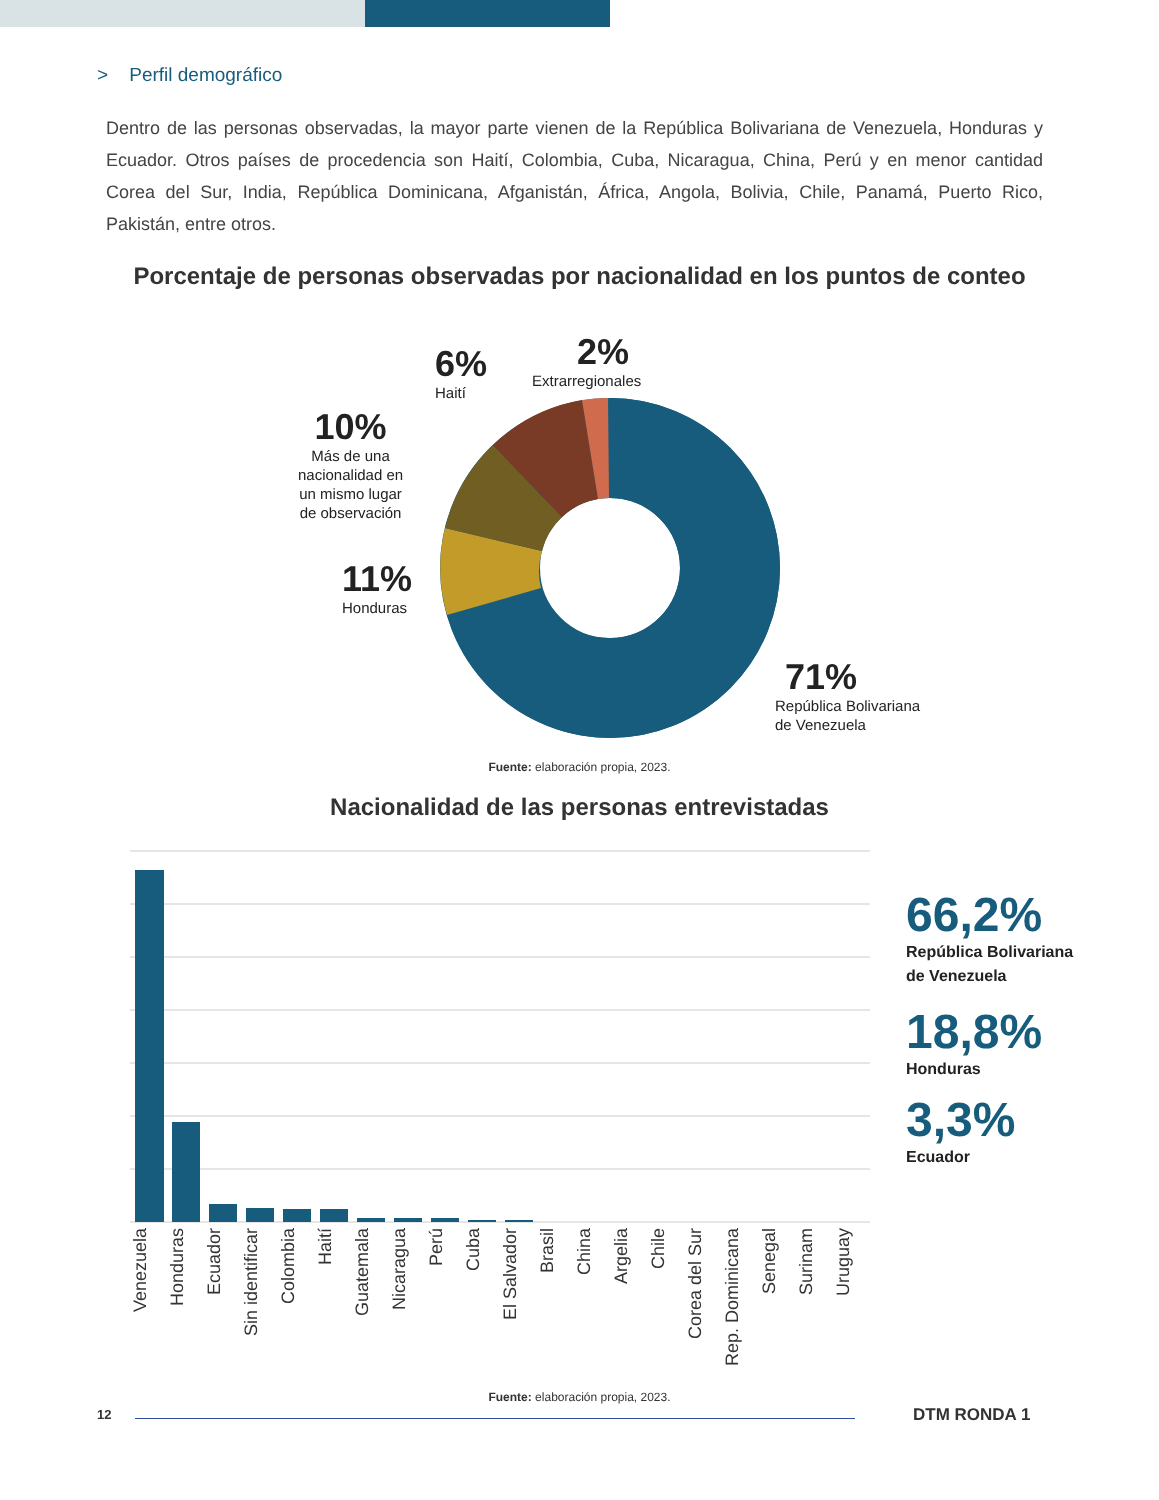> Perfil demográfico
Dentro de las personas observadas, la mayor parte vienen de la República Bolivariana de Venezuela, Honduras y Ecuador. Otros países de procedencia son Haití, Colombia, Cuba, Nicaragua, China, Perú y en menor cantidad Corea del Sur, India, República Dominicana, Afganistán, África, Angola, Bolivia, Chile, Panamá, Puerto Rico, Pakistán, entre otros.
Porcentaje de personas observadas por nacionalidad en los puntos de conteo
6%
Haití
2%
Extrarregionales
10%
Más de una
nacionalidad en
un mismo lugar
de observación
11%
Honduras
71%
República Bolivariana
de Venezuela
Fuente: elaboración propia, 2023.
Nacionalidad de las personas entrevistadas
Venezuela Honduras Ecuador Sin identificar Colombia Haití Guatemala Nicaragua Perú Cuba El Salvador Brasil China Argelia Chile Corea del Sur Rep. Dominicana Senegal Surinam Uruguay
66,2%
República Bolivariana
de Venezuela
18,8%
Honduras
3,3%
Ecuador
Fuente: elaboración propia, 2023.
12 DTM RONDA 1